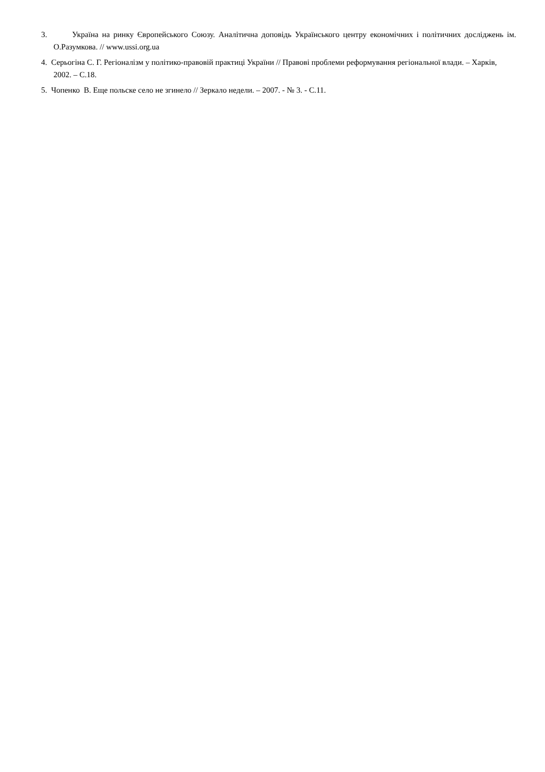3. Україна на ринку Європейського Союзу. Аналітична доповідь Українського центру економічних і політичних досліджень ім. О.Разумкова. // www.ussi.org.ua
4. Серьогіна С. Г. Регіоналізм у політико-правовій практиці України // Правові проблеми реформування регіональної влади. – Харків, 2002. – С.18.
5. Чопенко В. Еще польске село не згинело // Зеркало недели. – 2007. - № 3. - С.11.